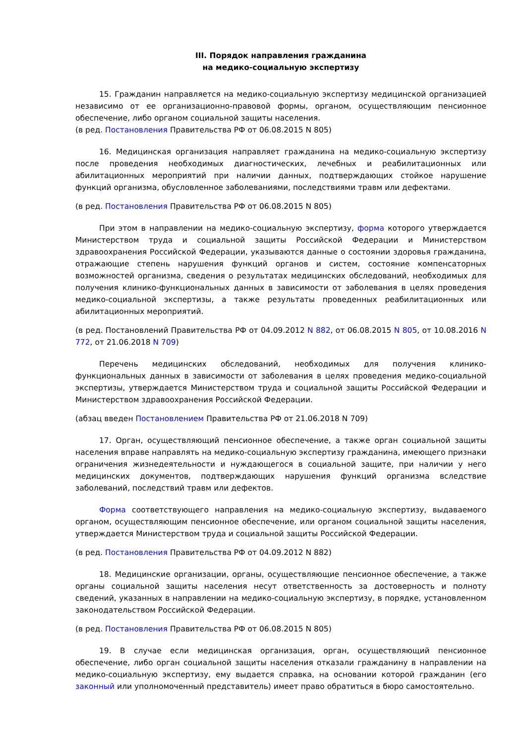III. Порядок направления гражданина
на медико-социальную экспертизу
15. Гражданин направляется на медико-социальную экспертизу медицинской организацией независимо от ее организационно-правовой формы, органом, осуществляющим пенсионное обеспечение, либо органом социальной защиты населения.
(в ред. Постановления Правительства РФ от 06.08.2015 N 805)
16. Медицинская организация направляет гражданина на медико-социальную экспертизу после проведения необходимых диагностических, лечебных и реабилитационных или абилитационных мероприятий при наличии данных, подтверждающих стойкое нарушение функций организма, обусловленное заболеваниями, последствиями травм или дефектами.
(в ред. Постановления Правительства РФ от 06.08.2015 N 805)
При этом в направлении на медико-социальную экспертизу, форма которого утверждается Министерством труда и социальной защиты Российской Федерации и Министерством здравоохранения Российской Федерации, указываются данные о состоянии здоровья гражданина, отражающие степень нарушения функций органов и систем, состояние компенсаторных возможностей организма, сведения о результатах медицинских обследований, необходимых для получения клинико-функциональных данных в зависимости от заболевания в целях проведения медико-социальной экспертизы, а также результаты проведенных реабилитационных или абилитационных мероприятий.
(в ред. Постановлений Правительства РФ от 04.09.2012 N 882, от 06.08.2015 N 805, от 10.08.2016 N 772, от 21.06.2018 N 709)
Перечень медицинских обследований, необходимых для получения клинико-функциональных данных в зависимости от заболевания в целях проведения медико-социальной экспертизы, утверждается Министерством труда и социальной защиты Российской Федерации и Министерством здравоохранения Российской Федерации.
(абзац введен Постановлением Правительства РФ от 21.06.2018 N 709)
17. Орган, осуществляющий пенсионное обеспечение, а также орган социальной защиты населения вправе направлять на медико-социальную экспертизу гражданина, имеющего признаки ограничения жизнедеятельности и нуждающегося в социальной защите, при наличии у него медицинских документов, подтверждающих нарушения функций организма вследствие заболеваний, последствий травм или дефектов.
Форма соответствующего направления на медико-социальную экспертизу, выдаваемого органом, осуществляющим пенсионное обеспечение, или органом социальной защиты населения, утверждается Министерством труда и социальной защиты Российской Федерации.
(в ред. Постановления Правительства РФ от 04.09.2012 N 882)
18. Медицинские организации, органы, осуществляющие пенсионное обеспечение, а также органы социальной защиты населения несут ответственность за достоверность и полноту сведений, указанных в направлении на медико-социальную экспертизу, в порядке, установленном законодательством Российской Федерации.
(в ред. Постановления Правительства РФ от 06.08.2015 N 805)
19. В случае если медицинская организация, орган, осуществляющий пенсионное обеспечение, либо орган социальной защиты населения отказали гражданину в направлении на медико-социальную экспертизу, ему выдается справка, на основании которой гражданин (его законный или уполномоченный представитель) имеет право обратиться в бюро самостоятельно.